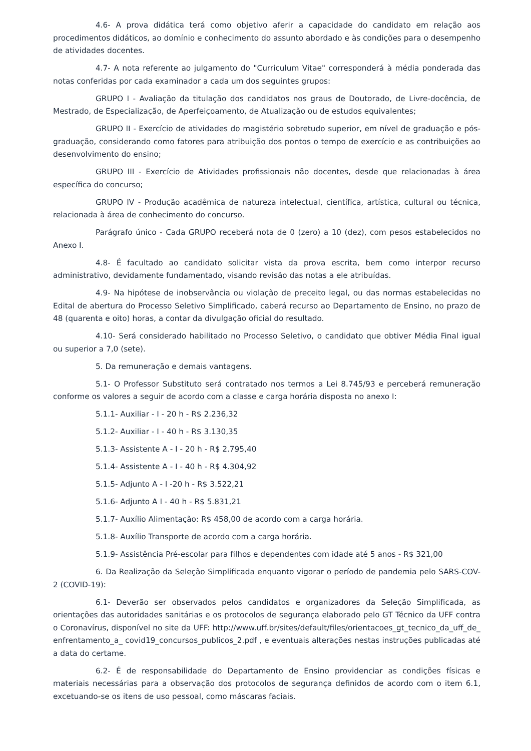4.6- A prova didática terá como objetivo aferir a capacidade do candidato em relação aos procedimentos didáticos, ao domínio e conhecimento do assunto abordado e às condições para o desempenho de atividades docentes.
4.7- A nota referente ao julgamento do "Curriculum Vitae" corresponderá à média ponderada das notas conferidas por cada examinador a cada um dos seguintes grupos:
GRUPO I - Avaliação da titulação dos candidatos nos graus de Doutorado, de Livre-docência, de Mestrado, de Especialização, de Aperfeiçoamento, de Atualização ou de estudos equivalentes;
GRUPO II - Exercício de atividades do magistério sobretudo superior, em nível de graduação e pós-graduação, considerando como fatores para atribuição dos pontos o tempo de exercício e as contribuições ao desenvolvimento do ensino;
GRUPO III - Exercício de Atividades profissionais não docentes, desde que relacionadas à área específica do concurso;
GRUPO IV - Produção acadêmica de natureza intelectual, científica, artística, cultural ou técnica, relacionada à área de conhecimento do concurso.
Parágrafo único - Cada GRUPO receberá nota de 0 (zero) a 10 (dez), com pesos estabelecidos no Anexo I.
4.8- É facultado ao candidato solicitar vista da prova escrita, bem como interpor recurso administrativo, devidamente fundamentado, visando revisão das notas a ele atribuídas.
4.9- Na hipótese de inobservância ou violação de preceito legal, ou das normas estabelecidas no Edital de abertura do Processo Seletivo Simplificado, caberá recurso ao Departamento de Ensino, no prazo de 48 (quarenta e oito) horas, a contar da divulgação oficial do resultado.
4.10- Será considerado habilitado no Processo Seletivo, o candidato que obtiver Média Final igual ou superior a 7,0 (sete).
5. Da remuneração e demais vantagens.
5.1- O Professor Substituto será contratado nos termos a Lei 8.745/93 e perceberá remuneração conforme os valores a seguir de acordo com a classe e carga horária disposta no anexo I:
5.1.1- Auxiliar - I - 20 h - R$ 2.236,32
5.1.2- Auxiliar - I - 40 h - R$ 3.130,35
5.1.3- Assistente A - I - 20 h - R$ 2.795,40
5.1.4- Assistente A - I - 40 h - R$ 4.304,92
5.1.5- Adjunto A - I -20 h - R$ 3.522,21
5.1.6- Adjunto A I - 40 h - R$ 5.831,21
5.1.7- Auxílio Alimentação: R$ 458,00 de acordo com a carga horária.
5.1.8- Auxílio Transporte de acordo com a carga horária.
5.1.9- Assistência Pré-escolar para filhos e dependentes com idade até 5 anos - R$ 321,00
6. Da Realização da Seleção Simplificada enquanto vigorar o período de pandemia pelo SARS-COV-2 (COVID-19):
6.1- Deverão ser observados pelos candidatos e organizadores da Seleção Simplificada, as orientações das autoridades sanitárias e os protocolos de segurança elaborado pelo GT Técnico da UFF contra o Coronavírus, disponível no site da UFF: http://www.uff.br/sites/default/files/orientacoes_gt_tecnico_da_uff_de_enfrentamento_a_ covid19_concursos_publicos_2.pdf , e eventuais alterações nestas instruções publicadas até a data do certame.
6.2- É de responsabilidade do Departamento de Ensino providenciar as condições físicas e materiais necessárias para a observação dos protocolos de segurança definidos de acordo com o item 6.1, excetuando-se os itens de uso pessoal, como máscaras faciais.